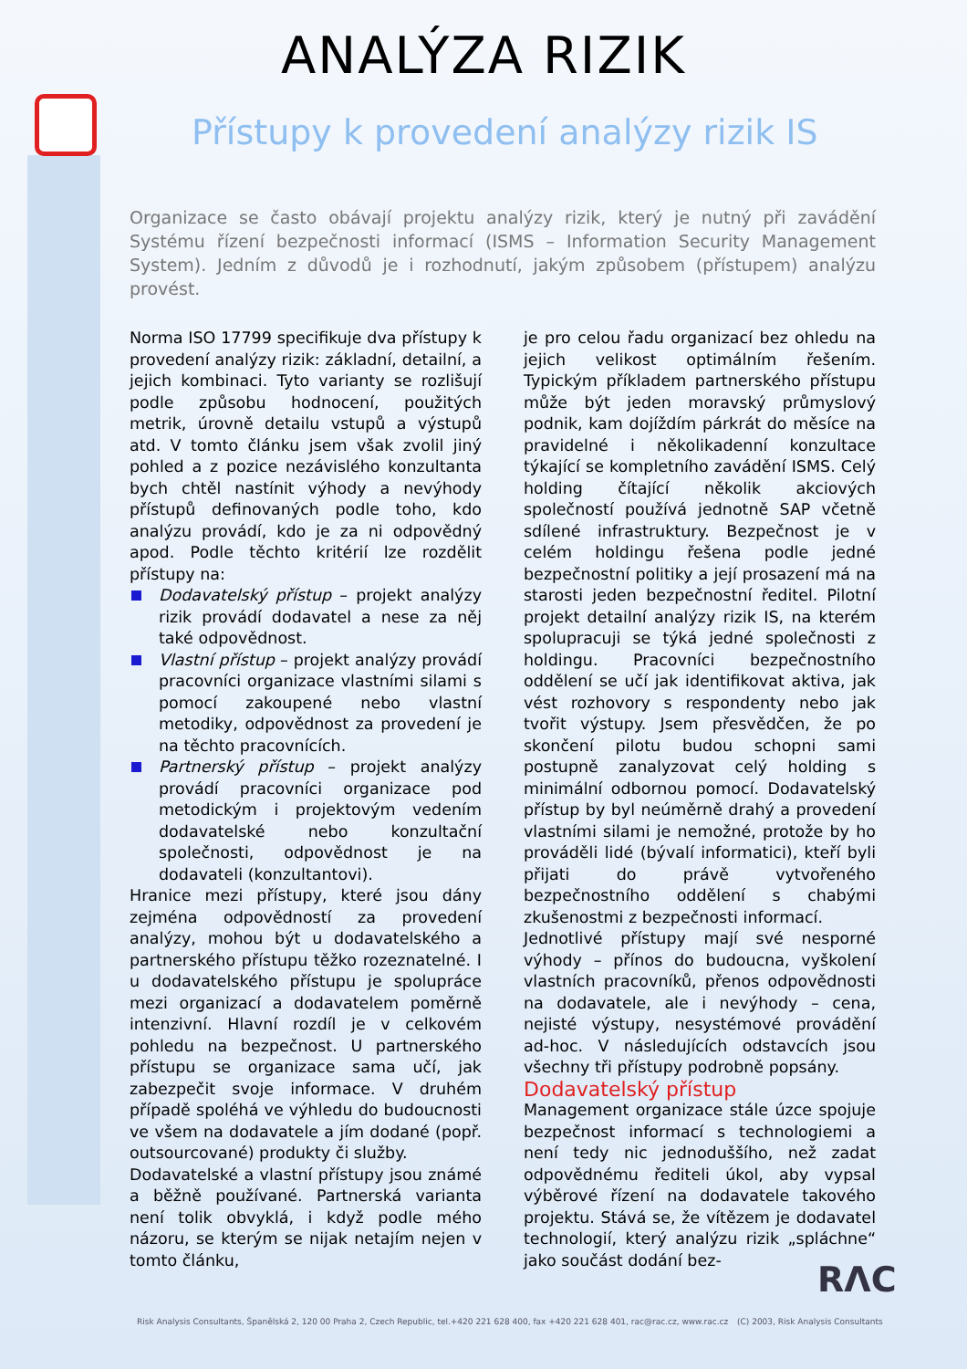ANALÝZA RIZIK
Přístupy k provedení analýzy rizik IS
Organizace se často obávají projektu analýzy rizik, který je nutný při zavádění Systému řízení bezpečnosti informací (ISMS – Information Security Management System). Jedním z důvodů je i rozhodnutí, jakým způsobem (přístupem) analýzu provést.
Norma ISO 17799 specifikuje dva přístupy k provedení analýzy rizik: základní, detailní, a jejich kombinaci. Tyto varianty se rozlišují podle způsobu hodnocení, použitých metrik, úrovně detailu vstupů a výstupů atd. V tomto článku jsem však zvolil jiný pohled a z pozice nezávislého konzultanta bych chtěl nastínit výhody a nevýhody přístupů definovaných podle toho, kdo analýzu provádí, kdo je za ni odpovědný apod. Podle těchto kritérií lze rozdělit přístupy na:
Dodavatelský přístup – projekt analýzy rizik provádí dodavatel a nese za něj také odpovědnost.
Vlastní přístup – projekt analýzy provádí pracovníci organizace vlastními silami s pomocí zakoupené nebo vlastní metodiky, odpovědnost za provedení je na těchto pracovnících.
Partnerský přístup – projekt analýzy provádí pracovníci organizace pod metodickým i projektovým vedením dodavatelské nebo konzultační společnosti, odpovědnost je na dodavateli (konzultantovi).
Hranice mezi přístupy, které jsou dány zejména odpovědností za provedení analýzy, mohou být u dodavatelského a partnerského přístupu těžko rozeznatelné. I u dodavatelského přístupu je spolupráce mezi organizací a dodavatelem poměrně intenzivní. Hlavní rozdíl je v celkovém pohledu na bezpečnost. U partnerského přístupu se organizace sama učí, jak zabezpečit svoje informace. V druhém případě spoléhá ve výhledu do budoucnosti ve všem na dodavatele a jím dodané (popř. outsourcované) produkty či služby.
Dodavatelské a vlastní přístupy jsou známé a běžně používané. Partnerská varianta není tolik obvyklá, i když podle mého názoru, se kterým se nijak netajím nejen v tomto článku,
je pro celou řadu organizací bez ohledu na jejich velikost optimálním řešením. Typickým příkladem partnerského přístupu může být jeden moravský průmyslový podnik, kam dojíždím párkrát do měsíce na pravidelné i několikadenní konzultace týkající se kompletního zavádění ISMS. Celý holding čítající několik akciových společností používá jednotně SAP včetně sdílené infrastruktury. Bezpečnost je v celém holdingu řešena podle jedné bezpečnostní politiky a její prosazení má na starosti jeden bezpečnostní ředitel. Pilotní projekt detailní analýzy rizik IS, na kterém spolupracuji se týká jedné společnosti z holdingu. Pracovníci bezpečnostního oddělení se učí jak identifikovat aktiva, jak vést rozhovory s respondenty nebo jak tvořit výstupy. Jsem přesvědčen, že po skončení pilotu budou schopni sami postupně zanalyzovat celý holding s minimální odbornou pomocí. Dodavatelský přístup by byl neúměrně drahý a provedení vlastními silami je nemožné, protože by ho prováděli lidé (bývalí informatici), kteří byli přijati do právě vytvořeného bezpečnostního oddělení s chabými zkušenostmi z bezpečnosti informací.
Jednotlivé přístupy mají své nesporné výhody – přínos do budoucna, vyškolení vlastních pracovníků, přenos odpovědnosti na dodavatele, ale i nevýhody – cena, nejisté výstupy, nesystémové provádění ad-hoc. V následujících odstavcích jsou všechny tři přístupy podrobně popsány.
Dodavatelský přístup
Management organizace stále úzce spojuje bezpečnost informací s technologiemi a není tedy nic jednoduššího, než zadat odpovědnému řediteli úkol, aby vypsal výběrové řízení na dodavatele takového projektu. Stává se, že vítězem je dodavatel technologií, který analýzu rizik „spláchne“ jako součást dodání bez-
RΛC
Risk Analysis Consultants, Španělská 2, 120 00 Praha 2, Czech Republic, tel.+420 221 628 400, fax +420 221 628 401, rac@rac.cz, www.rac.cz
(C) 2003, Risk Analysis Consultants